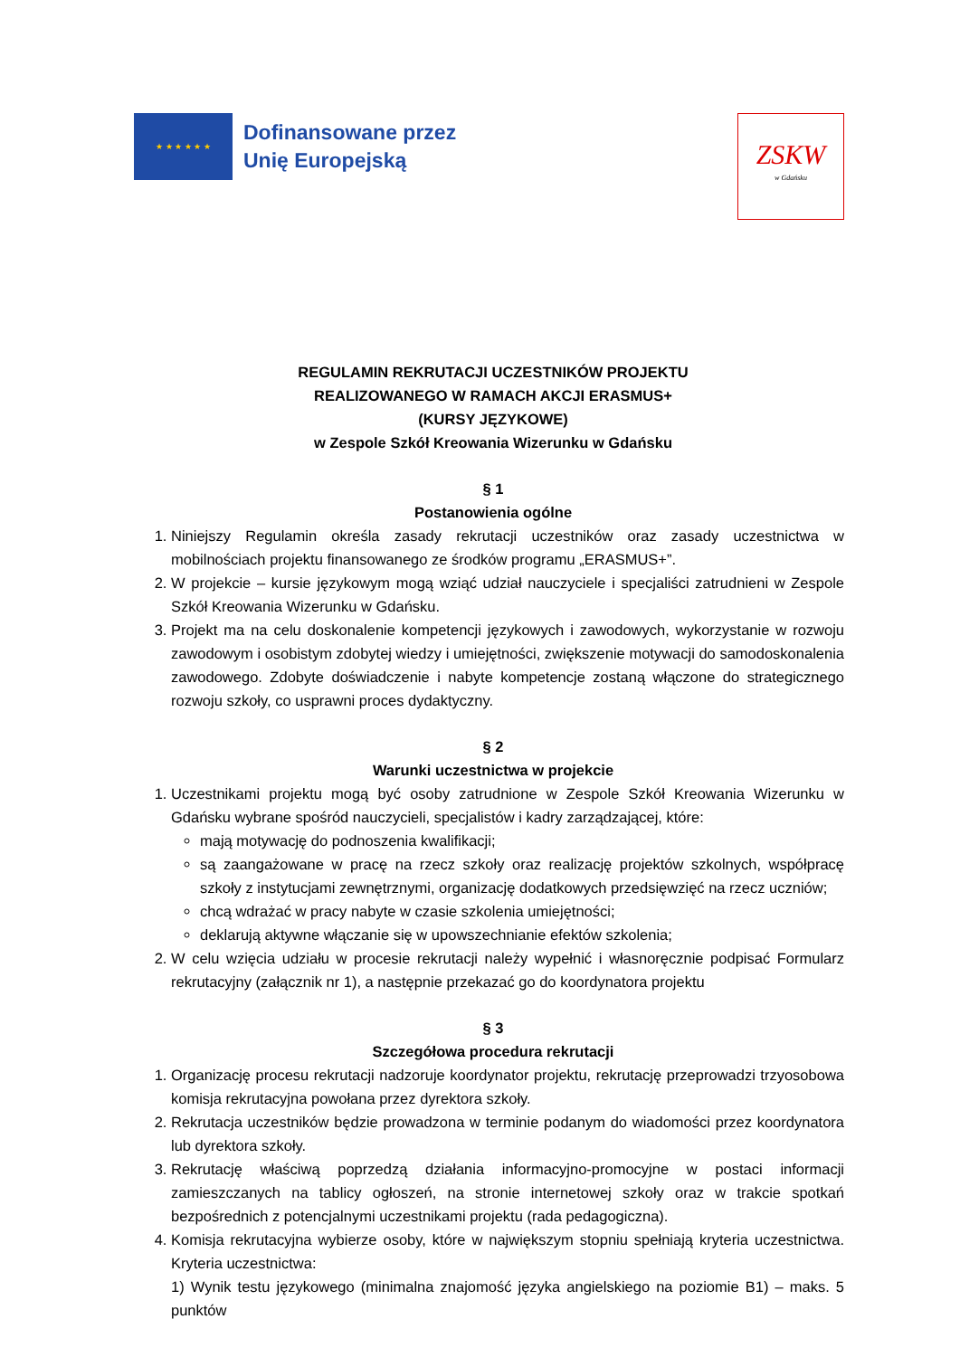★ ★ ★ ★ ★ ★
Dofinansowane przez
Unię Europejską
ZSKW
w Gdańsku
REGULAMIN REKRUTACJI UCZESTNIKÓW PROJEKTU
REALIZOWANEGO W RAMACH AKCJI ERASMUS+
(KURSY JĘZYKOWE)
w Zespole Szkół Kreowania Wizerunku w Gdańsku
§ 1
Postanowienia ogólne
1. Niniejszy Regulamin określa zasady rekrutacji uczestników oraz zasady uczestnictwa w mobilnościach projektu finansowanego ze środków programu „ERASMUS+”.
2. W projekcie – kursie językowym mogą wziąć udział nauczyciele i specjaliści zatrudnieni w Zespole Szkół Kreowania Wizerunku w Gdańsku.
3. Projekt ma na celu doskonalenie kompetencji językowych i zawodowych, wykorzystanie w rozwoju zawodowym i osobistym zdobytej wiedzy i umiejętności, zwiększenie motywacji do samodoskonalenia zawodowego. Zdobyte doświadczenie i nabyte kompetencje zostaną włączone do strategicznego rozwoju szkoły, co usprawni proces dydaktyczny.
§ 2
Warunki uczestnictwa w projekcie
1. Uczestnikami projektu mogą być osoby zatrudnione w Zespole Szkół Kreowania Wizerunku w Gdańsku wybrane spośród nauczycieli, specjalistów i kadry zarządzającej, które:
mają motywację do podnoszenia kwalifikacji;
są zaangażowane w pracę na rzecz szkoły oraz realizację projektów szkolnych, współpracę szkoły z instytucjami zewnętrznymi, organizację dodatkowych przedsięwzięć na rzecz uczniów;
chcą wdrażać w pracy nabyte w czasie szkolenia umiejętności;
deklarują aktywne włączanie się w upowszechnianie efektów szkolenia;
2. W celu wzięcia udziału w procesie rekrutacji należy wypełnić i własnoręcznie podpisać Formularz rekrutacyjny (załącznik nr 1), a następnie przekazać go do koordynatora projektu
§ 3
Szczegółowa procedura rekrutacji
1. Organizację procesu rekrutacji nadzoruje koordynator projektu, rekrutację przeprowadzi trzyosobowa komisja rekrutacyjna powołana przez dyrektora szkoły.
2. Rekrutacja uczestników będzie prowadzona w terminie podanym do wiadomości przez koordynatora lub dyrektora szkoły.
3. Rekrutację właściwą poprzedzą działania informacyjno-promocyjne w postaci informacji zamieszczanych na tablicy ogłoszeń, na stronie internetowej szkoły oraz w trakcie spotkań bezpośrednich z potencjalnymi uczestnikami projektu (rada pedagogiczna).
4. Komisja rekrutacyjna wybierze osoby, które w największym stopniu spełniają kryteria uczestnictwa. Kryteria uczestnictwa:
1) Wynik testu językowego (minimalna znajomość języka angielskiego na poziomie B1) – maks. 5 punktów